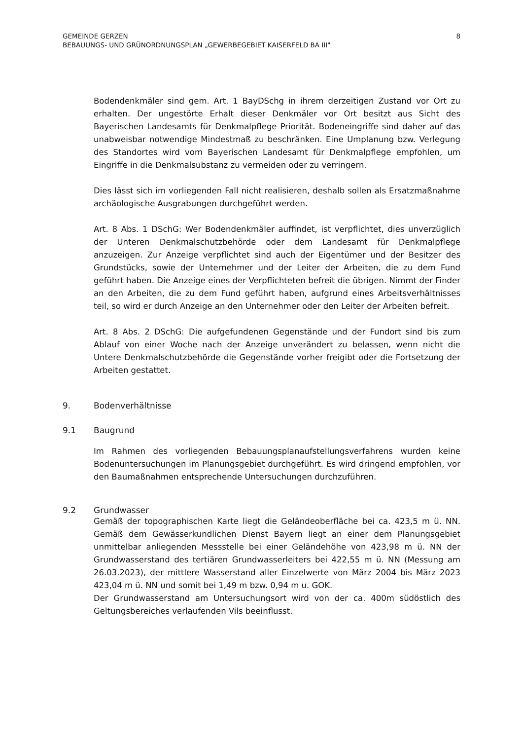GEMEINDE GERZEN
BEBAUUNGS- UND GRÜNORDNUNGSPLAN „GEWERBEGEBIET KAISERFELD BA III"
8
Bodendenkmäler sind gem. Art. 1 BayDSchg in ihrem derzeitigen Zustand vor Ort zu erhalten. Der ungestörte Erhalt dieser Denkmäler vor Ort besitzt aus Sicht des Bayerischen Landesamts für Denkmalpflege Priorität. Bodeneingriffe sind daher auf das unabweisbar notwendige Mindestmaß zu beschränken. Eine Umplanung bzw. Verlegung des Standortes wird vom Bayerischen Landesamt für Denkmalpflege empfohlen, um Eingriffe in die Denkmalsubstanz zu vermeiden oder zu verringern.
Dies lässt sich im vorliegenden Fall nicht realisieren, deshalb sollen als Ersatzmaßnahme archäologische Ausgrabungen durchgeführt werden.
Art. 8 Abs. 1 DSchG: Wer Bodendenkmäler auffindet, ist verpflichtet, dies unverzüglich der Unteren Denkmalschutzbehörde oder dem Landesamt für Denkmalpflege anzuzeigen. Zur Anzeige verpflichtet sind auch der Eigentümer und der Besitzer des Grundstücks, sowie der Unternehmer und der Leiter der Arbeiten, die zu dem Fund geführt haben. Die Anzeige eines der Verpflichteten befreit die übrigen. Nimmt der Finder an den Arbeiten, die zu dem Fund geführt haben, aufgrund eines Arbeitsverhältnisses teil, so wird er durch Anzeige an den Unternehmer oder den Leiter der Arbeiten befreit.
Art. 8 Abs. 2 DSchG: Die aufgefundenen Gegenstände und der Fundort sind bis zum Ablauf von einer Woche nach der Anzeige unverändert zu belassen, wenn nicht die Untere Denkmalschutzbehörde die Gegenstände vorher freigibt oder die Fortsetzung der Arbeiten gestattet.
9. Bodenverhältnisse
9.1 Baugrund
Im Rahmen des vorliegenden Bebauungsplanaufstellungsverfahrens wurden keine Bodenuntersuchungen im Planungsgebiet durchgeführt. Es wird dringend empfohlen, vor den Baumaßnahmen entsprechende Untersuchungen durchzuführen.
9.2 Grundwasser
Gemäß der topographischen Karte liegt die Geländeoberfläche bei ca. 423,5 m ü. NN. Gemäß dem Gewässerkundlichen Dienst Bayern liegt an einer dem Planungsgebiet unmittelbar anliegenden Messstelle bei einer Geländehöhe von 423,98 m ü. NN der Grundwasserstand des tertiären Grundwasserleiters bei 422,55 m ü. NN (Messung am 26.03.2023), der mittlere Wasserstand aller Einzelwerte von März 2004 bis März 2023 423,04 m ü. NN und somit bei 1,49 m bzw. 0,94 m u. GOK.
Der Grundwasserstand am Untersuchungsort wird von der ca. 400m südöstlich des Geltungsbereiches verlaufenden Vils beeinflusst.